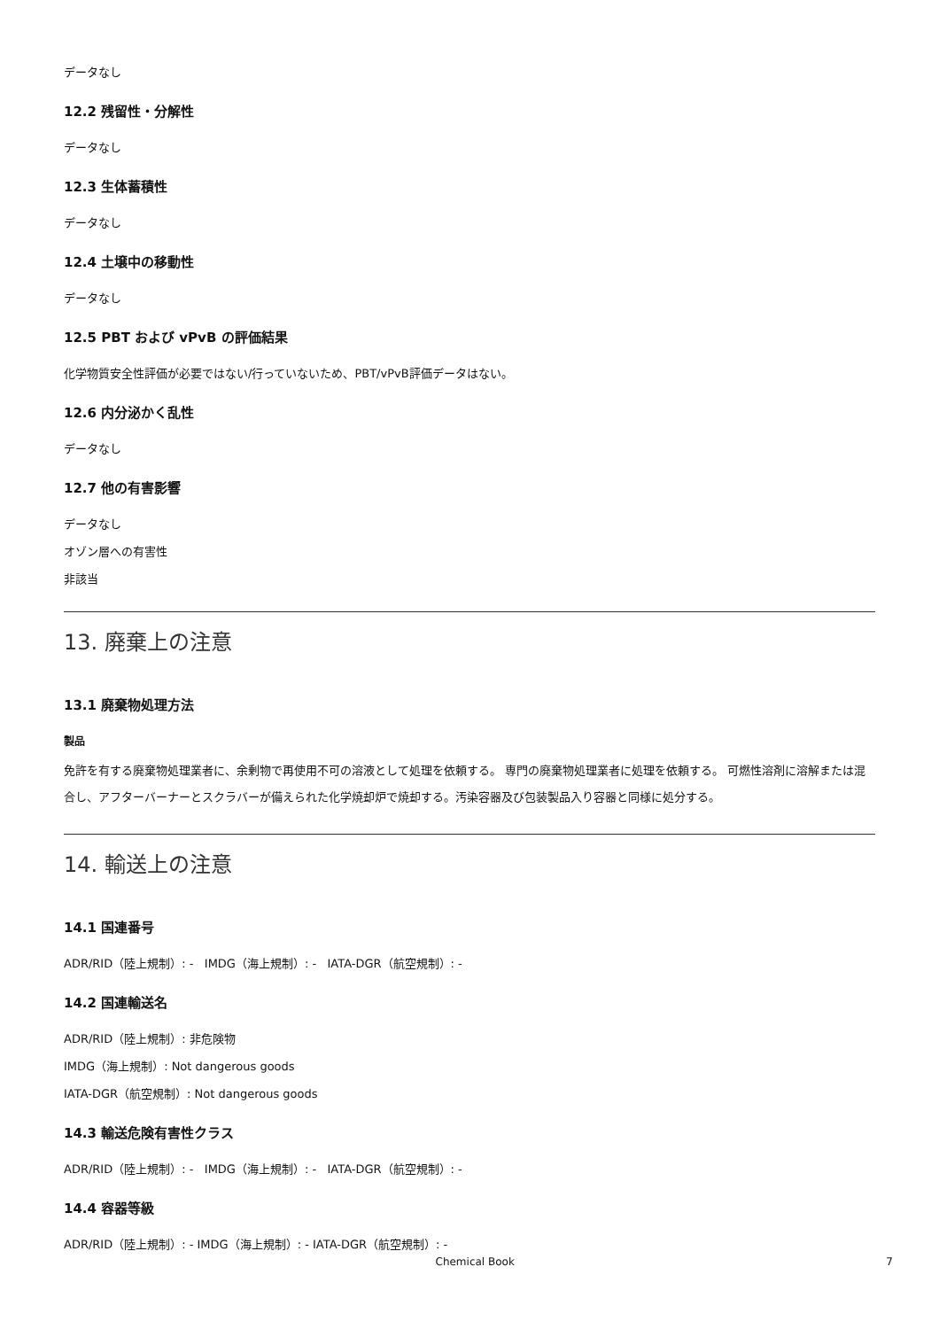データなし
12.2 残留性・分解性
データなし
12.3 生体蓄積性
データなし
12.4 土壌中の移動性
データなし
12.5 PBT および vPvB の評価結果
化学物質安全性評価が必要ではない/行っていないため、PBT/vPvB評価データはない。
12.6 内分泌かく乱性
データなし
12.7 他の有害影響
データなし
オゾン層への有害性
非該当
13. 廃棄上の注意
13.1 廃棄物処理方法
製品
免許を有する廃棄物処理業者に、余剰物で再使用不可の溶液として処理を依頼する。 専門の廃棄物処理業者に処理を依頼する。 可燃性溶剤に溶解または混合し、アフターバーナーとスクラバーが備えられた化学焼却炉で焼却する。汚染容器及び包装製品入り容器と同様に処分する。
14. 輸送上の注意
14.1 国連番号
ADR/RID（陸上規制）: - IMDG（海上規制）: - IATA-DGR（航空規制）: -
14.2 国連輸送名
ADR/RID（陸上規制）: 非危険物
IMDG（海上規制）: Not dangerous goods
IATA-DGR（航空規制）: Not dangerous goods
14.3 輸送危険有害性クラス
ADR/RID（陸上規制）: - IMDG（海上規制）: - IATA-DGR（航空規制）: -
14.4 容器等級
ADR/RID（陸上規制）: - IMDG（海上規制）: - IATA-DGR（航空規制）: -
Chemical Book 7